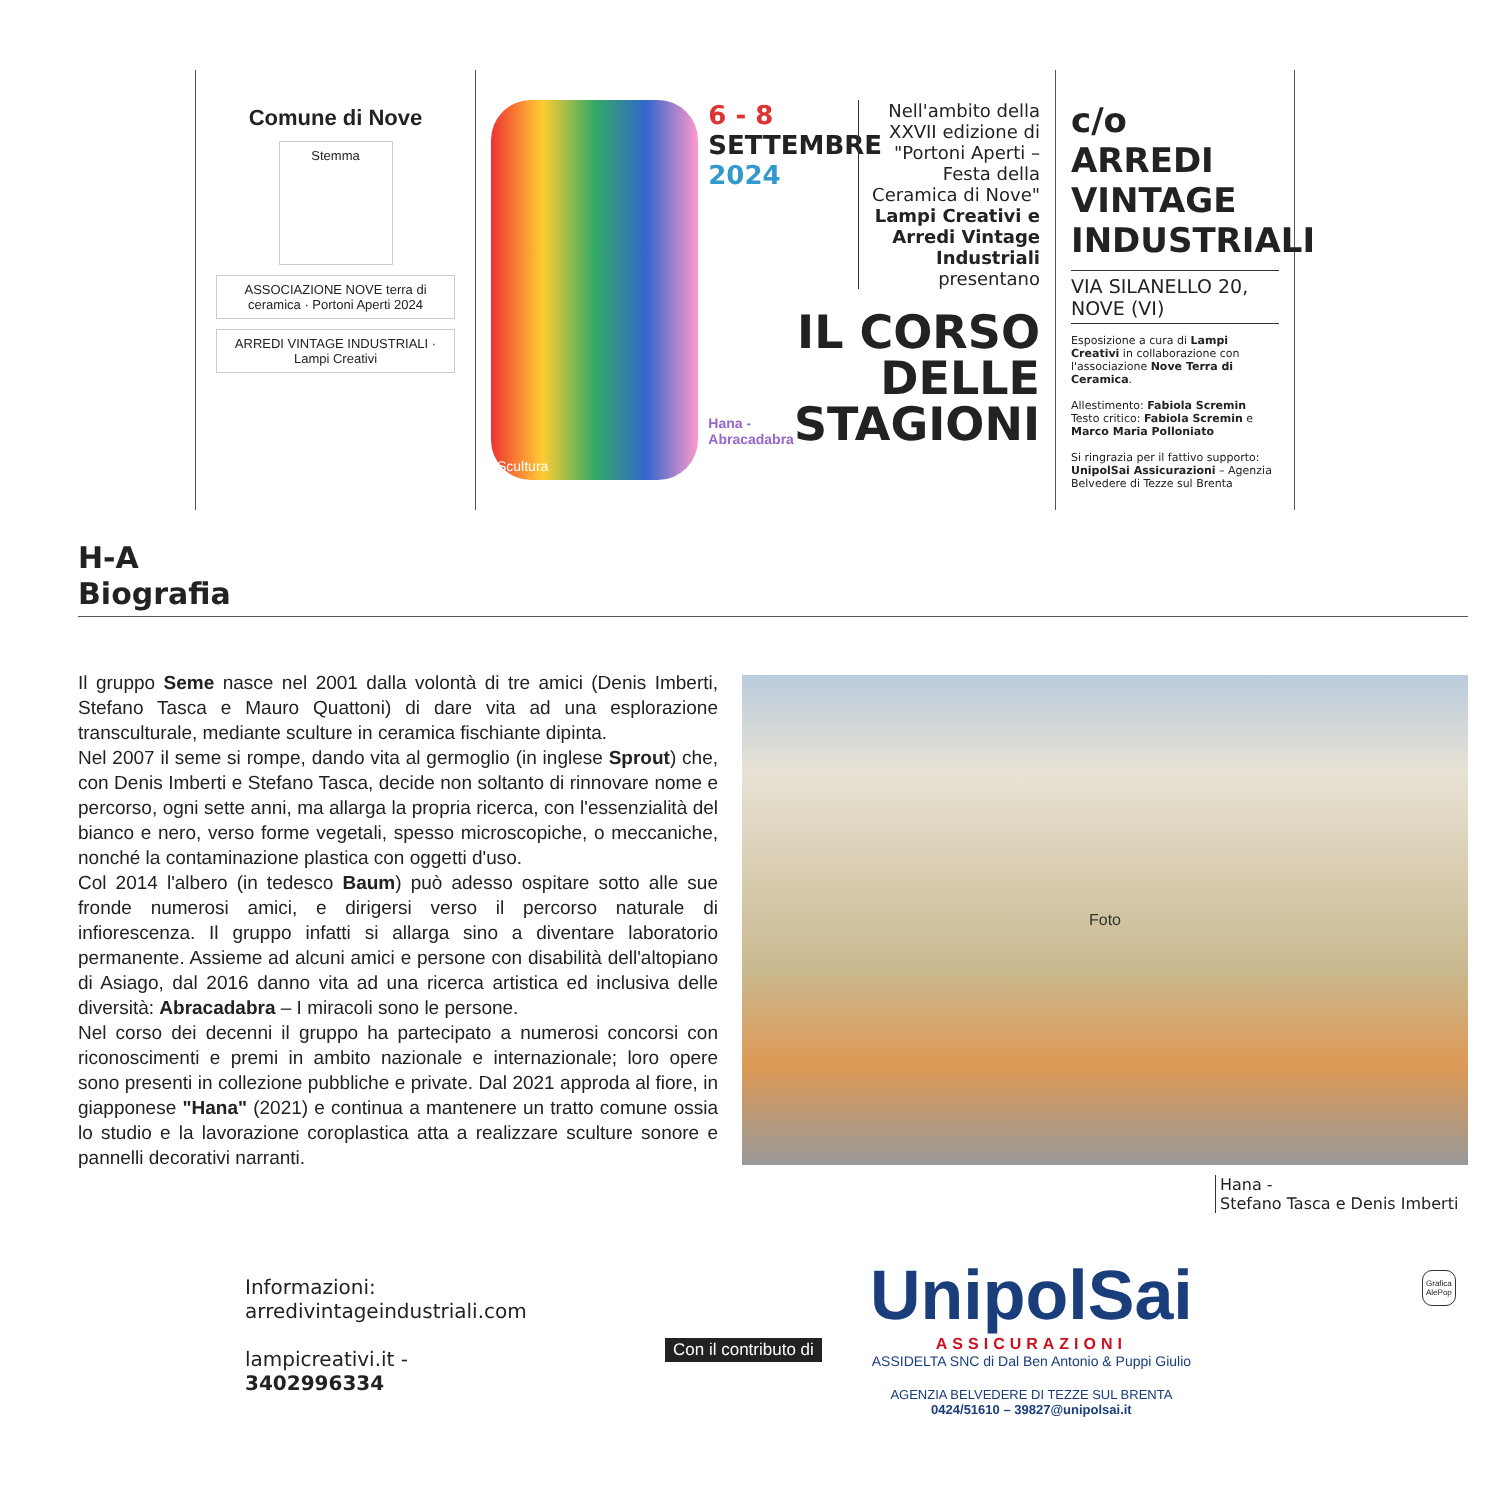Comune di Nove
Stemma
ASSOCIAZIONE NOVE terra di ceramica · Portoni Aperti 2024
ARREDI VINTAGE INDUSTRIALI · Lampi Creativi
Scultura
6 - 8
SETTEMBRE
2024
Nell'ambito della XXVII edizione di "Portoni Aperti – Festa della Ceramica di Nove" Lampi Creativi e Arredi Vintage Industriali presentano
Hana - Abracadabra
IL CORSO DELLE STAGIONI
c/o
ARREDI VINTAGE INDUSTRIALI
VIA SILANELLO 20, NOVE (VI)
Esposizione a cura di Lampi Creativi in collaborazione con l'associazione Nove Terra di Ceramica.
Allestimento: Fabiola Scremin
Testo critico: Fabiola Scremin e Marco Maria Polloniato
Si ringrazia per il fattivo supporto: UnipolSai Assicurazioni – Agenzia Belvedere di Tezze sul Brenta
H-A
Biografia
Il gruppo Seme nasce nel 2001 dalla volontà di tre amici (Denis Imberti, Stefano Tasca e Mauro Quattoni) di dare vita ad una esplorazione transculturale, mediante sculture in ceramica fischiante dipinta.
Nel 2007 il seme si rompe, dando vita al germoglio (in inglese Sprout) che, con Denis Imberti e Stefano Tasca, decide non soltanto di rinnovare nome e percorso, ogni sette anni, ma allarga la propria ricerca, con l'essenzialità del bianco e nero, verso forme vegetali, spesso microscopiche, o meccaniche, nonché la contaminazione plastica con oggetti d'uso.
Col 2014 l'albero (in tedesco Baum) può adesso ospitare sotto alle sue fronde numerosi amici, e dirigersi verso il percorso naturale di infiorescenza. Il gruppo infatti si allarga sino a diventare laboratorio permanente. Assieme ad alcuni amici e persone con disabilità dell'altopiano di Asiago, dal 2016 danno vita ad una ricerca artistica ed inclusiva delle diversità: Abracadabra – I miracoli sono le persone.
Nel corso dei decenni il gruppo ha partecipato a numerosi concorsi con riconoscimenti e premi in ambito nazionale e internazionale; loro opere sono presenti in collezione pubbliche e private. Dal 2021 approda al fiore, in giapponese "Hana" (2021) e continua a mantenere un tratto comune ossia lo studio e la lavorazione coroplastica atta a realizzare sculture sonore e pannelli decorativi narranti.
Foto
Hana -
Stefano Tasca e Denis Imberti
Informazioni:
arredivintageindustriali.com
lampicreativi.it -
3402996334
Con il contributo di
UnipolSai
ASSICURAZIONI
ASSIDELTA SNC di Dal Ben Antonio & Puppi Giulio
AGENZIA BELVEDERE DI TEZZE SUL BRENTA
0424/51610 – 39827@unipolsai.it
Grafica
AlePop